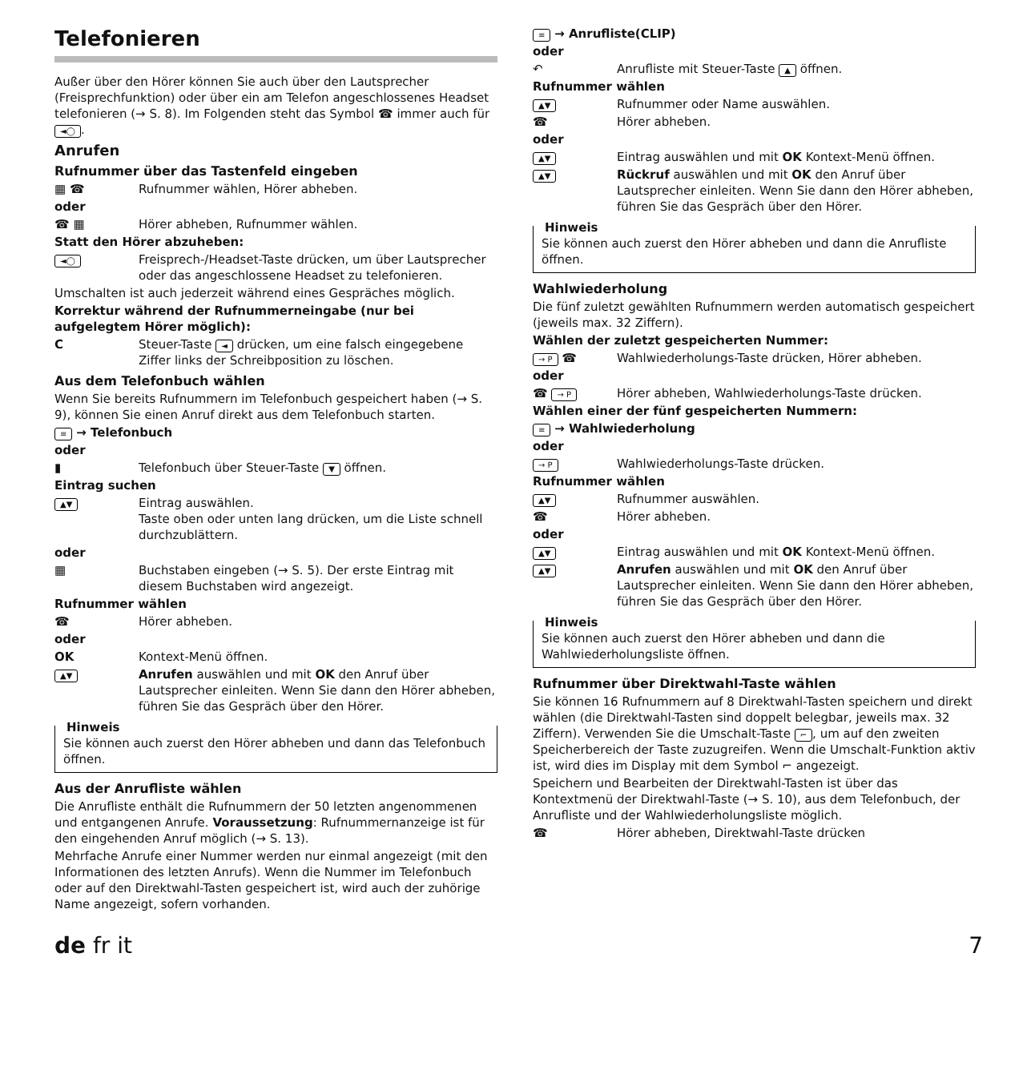Telefonieren
Außer über den Hörer können Sie auch über den Lautsprecher (Freisprechfunktion) oder über ein am Telefon angeschlossenes Headset telefonieren (→ S. 8). Im Folgenden steht das Symbol ☎ immer auch für ◄◯.
Anrufen
Rufnummer über das Tastenfeld eingeben
▦ ☎ Rufnummer wählen, Hörer abheben.
oder
☎ ▦ Hörer abheben, Rufnummer wählen.
Statt den Hörer abzuheben:
◄◯ Freisprech-/Headset-Taste drücken, um über Lautsprecher oder das angeschlossene Headset zu telefonieren.
Umschalten ist auch jederzeit während eines Gespräches möglich.
Korrektur während der Rufnummerneingabe (nur bei aufgelegtem Hörer möglich):
C Steuer-Taste ◄ drücken, um eine falsch eingegebene Ziffer links der Schreibposition zu löschen.
Aus dem Telefonbuch wählen
Wenn Sie bereits Rufnummern im Telefonbuch gespeichert haben (→ S. 9), können Sie einen Anruf direkt aus dem Telefonbuch starten.
≡ → Telefonbuch
oder
▮ Telefonbuch über Steuer-Taste ▼ öffnen.
Eintrag suchen
▲▼ Eintrag auswählen.
Taste oben oder unten lang drücken, um die Liste schnell durchzublättern.
oder
▦ Buchstaben eingeben (→ S. 5). Der erste Eintrag mit diesem Buchstaben wird angezeigt.
Rufnummer wählen
☎ Hörer abheben.
oder
OK Kontext-Menü öffnen.
▲▼ Anrufen auswählen und mit OK den Anruf über Lautsprecher einleiten. Wenn Sie dann den Hörer abheben, führen Sie das Gespräch über den Hörer.
Hinweis
Sie können auch zuerst den Hörer abheben und dann das Telefonbuch öffnen.
Aus der Anrufliste wählen
Die Anrufliste enthält die Rufnummern der 50 letzten angenommenen und entgangenen Anrufe. Voraussetzung: Rufnummernanzeige ist für den eingehenden Anruf möglich (→ S. 13).
Mehrfache Anrufe einer Nummer werden nur einmal angezeigt (mit den Informationen des letzten Anrufs). Wenn die Nummer im Telefonbuch oder auf den Direktwahl-Tasten gespeichert ist, wird auch der zuhörige Name angezeigt, sofern vorhanden.
≡ → Anrufliste(CLIP)
oder
↶ Anrufliste mit Steuer-Taste ▲ öffnen.
Rufnummer wählen
▲▼ Rufnummer oder Name auswählen.
☎ Hörer abheben.
oder
▲▼ Eintrag auswählen und mit OK Kontext-Menü öffnen.
▲▼ Rückruf auswählen und mit OK den Anruf über Lautsprecher einleiten. Wenn Sie dann den Hörer abheben, führen Sie das Gespräch über den Hörer.
Hinweis
Sie können auch zuerst den Hörer abheben und dann die Anrufliste öffnen.
Wahlwiederholung
Die fünf zuletzt gewählten Rufnummern werden automatisch gespeichert (jeweils max. 32 Ziffern).
Wählen der zuletzt gespeicherten Nummer:
→ P ☎ Wahlwiederholungs-Taste drücken, Hörer abheben.
oder
☎ → P Hörer abheben, Wahlwiederholungs-Taste drücken.
Wählen einer der fünf gespeicherten Nummern:
≡ → Wahlwiederholung
oder
→ P Wahlwiederholungs-Taste drücken.
Rufnummer wählen
▲▼ Rufnummer auswählen.
☎ Hörer abheben.
oder
▲▼ Eintrag auswählen und mit OK Kontext-Menü öffnen.
▲▼ Anrufen auswählen und mit OK den Anruf über Lautsprecher einleiten. Wenn Sie dann den Hörer abheben, führen Sie das Gespräch über den Hörer.
Hinweis
Sie können auch zuerst den Hörer abheben und dann die Wahlwiederholungsliste öffnen.
Rufnummer über Direktwahl-Taste wählen
Sie können 16 Rufnummern auf 8 Direktwahl-Tasten speichern und direkt wählen (die Direktwahl-Tasten sind doppelt belegbar, jeweils max. 32 Ziffern). Verwenden Sie die Umschalt-Taste ⌐, um auf den zweiten Speicherbereich der Taste zuzugreifen. Wenn die Umschalt-Funktion aktiv ist, wird dies im Display mit dem Symbol ⌐ angezeigt.
Speichern und Bearbeiten der Direktwahl-Tasten ist über das Kontextmenü der Direktwahl-Taste (→ S. 10), aus dem Telefonbuch, der Anrufliste und der Wahlwiederholungsliste möglich.
☎ Hörer abheben, Direktwahl-Taste drücken
de fr it 7